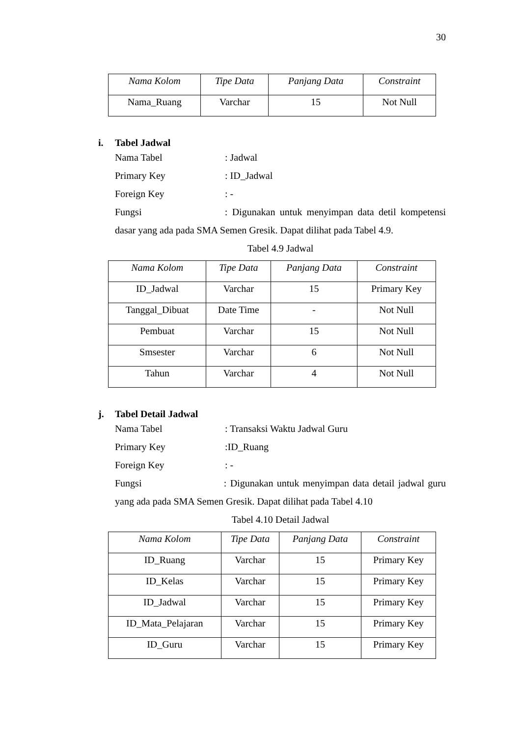30
| Nama Kolom | Tipe Data | Panjang Data | Constraint |
| --- | --- | --- | --- |
| Nama_Ruang | Varchar | 15 | Not Null |
i. Tabel Jadwal
Nama Tabel : Jadwal
Primary Key : ID_Jadwal
Foreign Key : -
Fungsi : Digunakan untuk menyimpan data detil kompetensi dasar yang ada pada SMA Semen Gresik. Dapat dilihat pada Tabel 4.9.
Tabel 4.9 Jadwal
| Nama Kolom | Tipe Data | Panjang Data | Constraint |
| --- | --- | --- | --- |
| ID_Jadwal | Varchar | 15 | Primary Key |
| Tanggal_Dibuat | Date Time | - | Not Null |
| Pembuat | Varchar | 15 | Not Null |
| Smsester | Varchar | 6 | Not Null |
| Tahun | Varchar | 4 | Not Null |
j. Tabel Detail Jadwal
Nama Tabel : Transaksi Waktu Jadwal Guru
Primary Key :ID_Ruang
Foreign Key : -
Fungsi : Digunakan untuk menyimpan data detail jadwal guru yang ada pada SMA Semen Gresik. Dapat dilihat pada Tabel 4.10
Tabel 4.10 Detail Jadwal
| Nama Kolom | Tipe Data | Panjang Data | Constraint |
| --- | --- | --- | --- |
| ID_Ruang | Varchar | 15 | Primary Key |
| ID_Kelas | Varchar | 15 | Primary Key |
| ID_Jadwal | Varchar | 15 | Primary Key |
| ID_Mata_Pelajaran | Varchar | 15 | Primary Key |
| ID_Guru | Varchar | 15 | Primary Key |